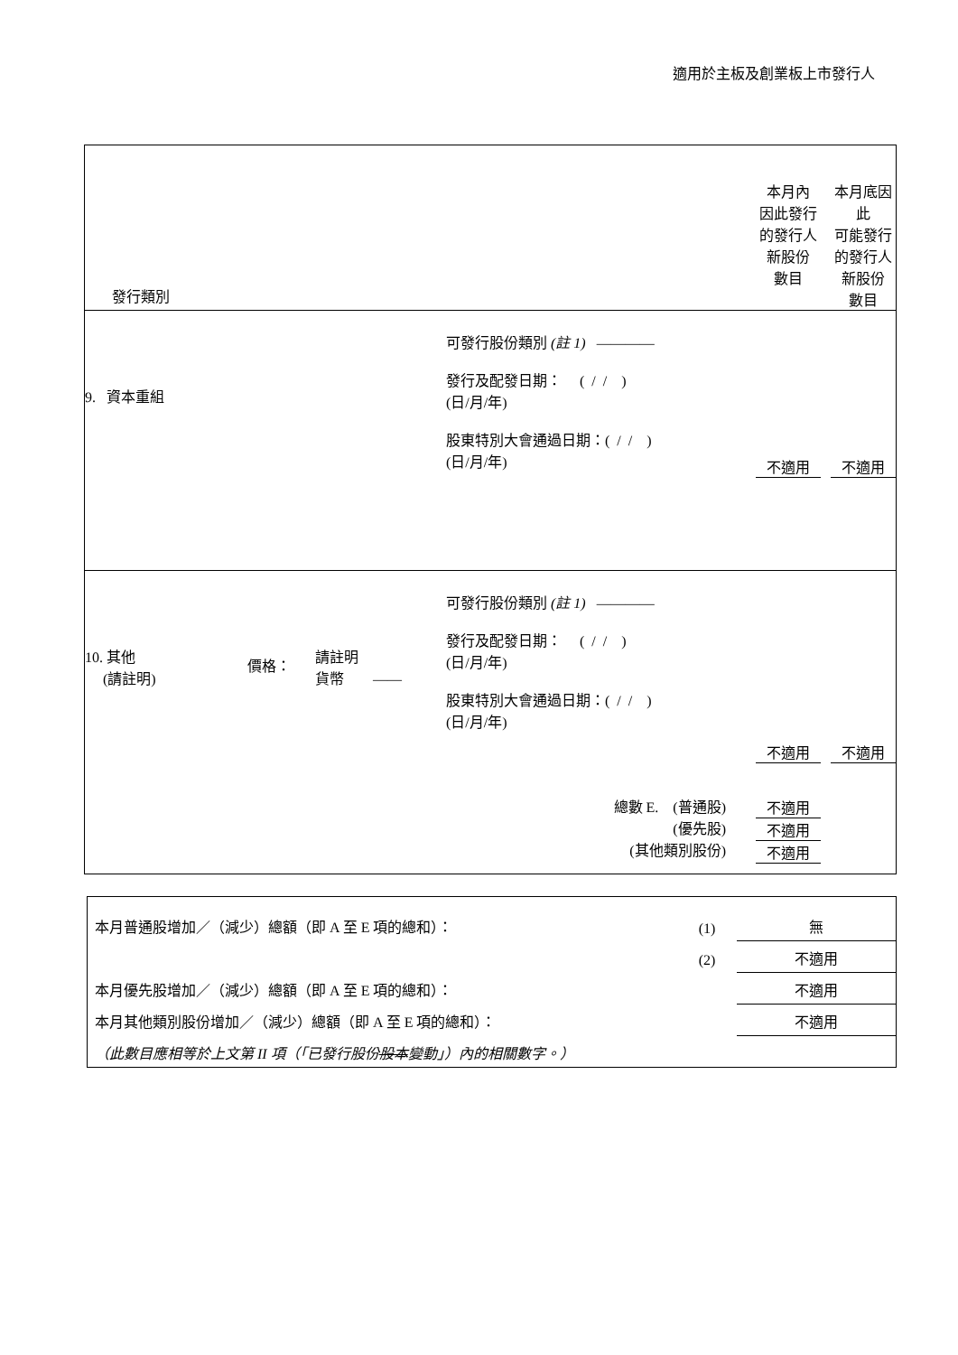適用於主板及創業板上市發行人
| 發行類別 | 本月內 因此發行 的發行人 新股份 數目 | 本月底因此 可能發行 的發行人 新股份 數目 |
| / 9. 資本重組 / 可發行股份類別 (註 1) ———— 發行及配發日期： ( / / ) (日/月/年) 股東特別大會通過日期：( / / ) (日/月/年) / | 不適用 | 不適用 |
| / 10. 其他 (請註明) / 價格： / 請註明 貨幣 —— / 可發行股份類別 (註 1) ———— 發行及配發日期： ( / / ) (日/月/年) 股東特別大會通過日期：( / / ) (日/月/年) / / 總數 E. (普通股) (優先股) (其他類別股份) / / / / | 不適用 不適用 不適用 不適用 | 不適用 |
| 本月普通股增加／（減少）總額（即 A 至 E 項的總和）： | (1) | 無 |
| | (2) | 不適用 |
| 本月優先股增加／（減少）總額（即 A 至 E 項的總和）： | | 不適用 |
| 本月其他類別股份增加／（減少）總額（即 A 至 E 項的總和）： | | 不適用 |
| （此數目應相等於上文第 II 項（「已發行股份 股本 變動」）內的相關數字。） | | |